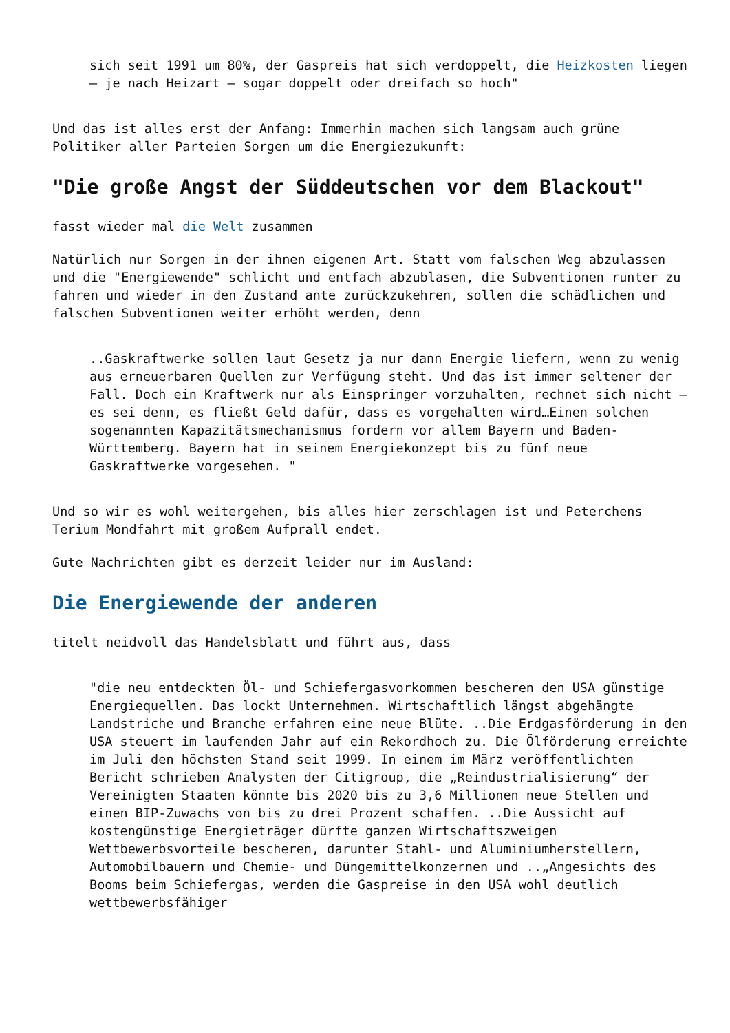sich seit 1991 um 80%, der Gaspreis hat sich verdoppelt, die Heizkosten liegen – je nach Heizart – sogar doppelt oder dreifach so hoch"
Und das ist alles erst der Anfang: Immerhin machen sich langsam auch grüne Politiker aller Parteien Sorgen um die Energiezukunft:
"Die große Angst der Süddeutschen vor dem Blackout"
fasst wieder mal die Welt zusammen
Natürlich nur Sorgen in der ihnen eigenen Art. Statt vom falschen Weg abzulassen und die "Energiewende" schlicht und entfach abzublasen, die Subventionen runter zu fahren und wieder in den Zustand ante zurückzukehren, sollen die schädlichen und falschen Subventionen weiter erhöht werden, denn
..Gaskraftwerke sollen laut Gesetz ja nur dann Energie liefern, wenn zu wenig aus erneuerbaren Quellen zur Verfügung steht. Und das ist immer seltener der Fall. Doch ein Kraftwerk nur als Einspringer vorzuhalten, rechnet sich nicht – es sei denn, es fließt Geld dafür, dass es vorgehalten wird…Einen solchen sogenannten Kapazitätsmechanismus fordern vor allem Bayern und Baden-Württemberg. Bayern hat in seinem Energiekonzept bis zu fünf neue Gaskraftwerke vorgesehen. "
Und so wir es wohl weitergehen, bis alles hier zerschlagen ist und Peterchens Terium Mondfahrt mit großem Aufprall endet.
Gute Nachrichten gibt es derzeit leider nur im Ausland:
Die Energiewende der anderen
titelt neidvoll das Handelsblatt und führt aus, dass
"die neu entdeckten Öl- und Schiefergasvorkommen bescheren den USA günstige Energiequellen. Das lockt Unternehmen. Wirtschaftlich längst abgehängte Landstriche und Branche erfahren eine neue Blüte. ..Die Erdgasförderung in den USA steuert im laufenden Jahr auf ein Rekordhoch zu. Die Ölförderung erreichte im Juli den höchsten Stand seit 1999. In einem im März veröffentlichten Bericht schrieben Analysten der Citigroup, die „Reindustrialisierung“ der Vereinigten Staaten könnte bis 2020 bis zu 3,6 Millionen neue Stellen und einen BIP-Zuwachs von bis zu drei Prozent schaffen. ..Die Aussicht auf kostengünstige Energieträger dürfte ganzen Wirtschaftszweigen Wettbewerbsvorteile bescheren, darunter Stahl- und Aluminiumherstellern, Automobilbauern und Chemie- und Düngemittelkonzernen und ..„Angesichts des Booms beim Schiefergas, werden die Gaspreise in den USA wohl deutlich wettbewerbsfähiger